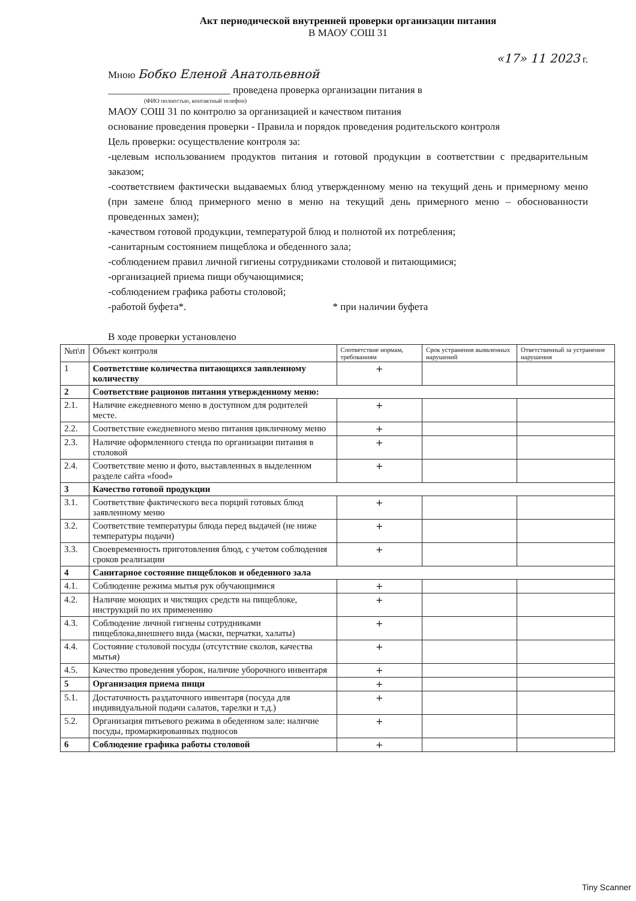Акт периодической внутренней проверки организации питания
В МАОУ СОШ 31
«17» 11 2023 г.
Мною Бобко Еленой Анатольевной
________________________ проведена проверка организации питания в
(ФИО полностью, контактный телефон)
МАОУ СОШ 31 по контролю за организацией и качеством питания
основание проведения проверки - Правила и порядок проведения родительского контроля
Цель проверки: осуществление контроля за:
-целевым использованием продуктов питания и готовой продукции в соответствии с предварительным заказом;
-соответствием фактически выдаваемых блюд утвержденному меню на текущий день и примерному меню (при замене блюд примерного меню в меню на текущий день примерного меню – обоснованности проведенных замен);
-качеством готовой продукции, температурой блюд и полнотой их потребления;
-санитарным состоянием пищеблока и обеденного зала;
-соблюдением правил личной гигиены сотрудниками столовой и питающимися;
-организацией приема пищи обучающимися;
-соблюдением графика работы столовой;
-работой буфета*. * при наличии буфета
В ходе проверки установлено
| №п\п | Объект контроля | Соответствие нормам, требованиям | Срок устранения выявленных нарушений | Ответственный за устранение нарушения |
| --- | --- | --- | --- | --- |
| 1 | Соответствие количества питающихся заявленному количеству | + | | |
| 2 | Соответствие рационов питания утвержденному меню: | | | |
| 2.1. | Наличие ежедневного меню в доступном для родителей месте. | + | | |
| 2.2. | Соответствие ежедневного меню питания цикличному меню | + | | |
| 2.3. | Наличие оформленного стенда по организации питания в столовой | + | | |
| 2.4. | Соответствие меню и фото, выставленных в выделенном разделе сайта «food» | + | | |
| 3 | Качество готовой продукции | | | |
| 3.1. | Соответствие фактического веса порций готовых блюд заявленному меню | + | | |
| 3.2. | Соответствие температуры блюда перед выдачей (не ниже температуры подачи) | + | | |
| 3.3. | Своевременность приготовления блюд, с учетом соблюдения сроков реализации | + | | |
| 4 | Санитарное состояние пищеблоков и обеденного зала | | | |
| 4.1. | Соблюдение режима мытья рук обучающимися | + | | |
| 4.2. | Наличие моющих и чистящих средств на пищеблоке, инструкций по их применению | + | | |
| 4.3. | Соблюдение личной гигиены сотрудниками пищеблока,внешнего вида (маски, перчатки, халаты) | + | | |
| 4.4. | Состояние столовой посуды (отсутствие сколов, качества мытья) | + | | |
| 4.5. | Качество проведения уборок, наличие уборочного инвентаря | + | | |
| 5 | Организация приема пищи | + | | |
| 5.1. | Достаточность раздаточного инвентаря (посуда для индивидуальной подачи салатов, тарелки и т.д.) | + | | |
| 5.2. | Организация питьевого режима в обеденном зале: наличие посуды, промаркированных подносов | + | | |
| 6 | Соблюдение графика работы столовой | + | | |
Tiny Scanner